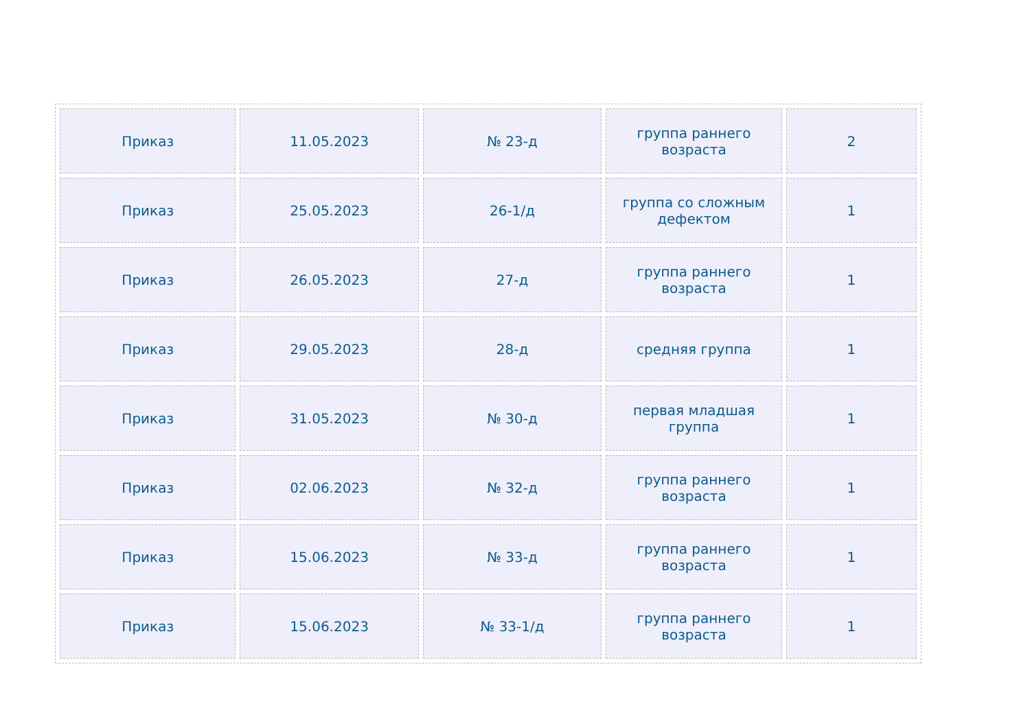| Приказ | 11.05.2023 | № 23-д | группа раннего возраста | 2 |
| Приказ | 25.05.2023 | 26-1/д | группа со сложным дефектом | 1 |
| Приказ | 26.05.2023 | 27-д | группа раннего возраста | 1 |
| Приказ | 29.05.2023 | 28-д | средняя группа | 1 |
| Приказ | 31.05.2023 | № 30-д | первая младшая группа | 1 |
| Приказ | 02.06.2023 | № 32-д | группа раннего возраста | 1 |
| Приказ | 15.06.2023 | № 33-д | группа раннего возраста | 1 |
| Приказ | 15.06.2023 | № 33-1/д | группа раннего возраста | 1 |